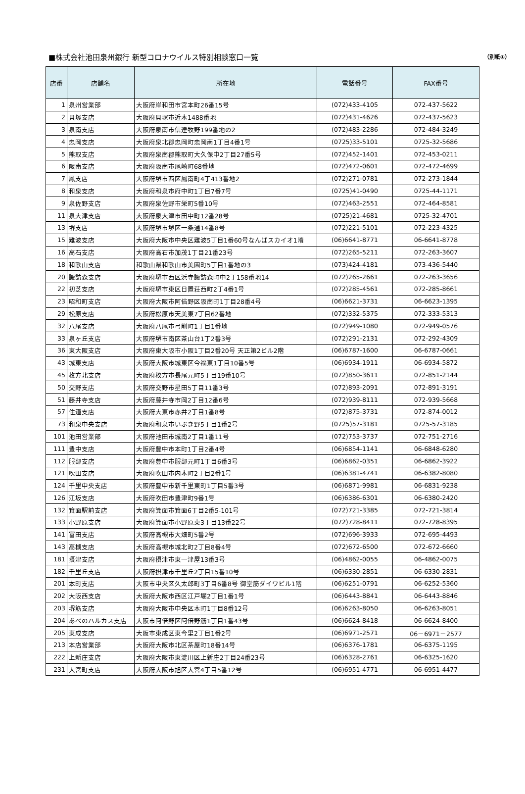■株式会社池田泉州銀行 新型コロナウイルス特別相談窓口一覧 （別紙①）
| 店番 | 店舗名 | 所在地 | 電話番号 | FAX番号 |
| --- | --- | --- | --- | --- |
| 1 | 泉州営業部 | 大阪府岸和田市宮本町26番15号 | (072)433-4105 | 072-437-5622 |
| 2 | 貝塚支店 | 大阪府貝塚市近木1488番地 | (072)431-4626 | 072-437-5623 |
| 3 | 泉南支店 | 大阪府泉南市信達牧野199番地の2 | (072)483-2286 | 072-484-3249 |
| 4 | 忠岡支店 | 大阪府泉北郡忠岡町忠岡南1丁目4番1号 | (0725)33-5101 | 0725-32-5686 |
| 5 | 熊取支店 | 大阪府泉南郡熊取町大久保中2丁目27番5号 | (072)452-1401 | 072-453-0211 |
| 6 | 阪南支店 | 大阪府阪南市尾崎町68番地 | (072)472-0601 | 072-472-4699 |
| 7 | 鳳支店 | 大阪府堺市西区鳳南町4丁413番地2 | (072)271-0781 | 072-273-1844 |
| 8 | 和泉支店 | 大阪府和泉市府中町1丁目7番7号 | (0725)41-0490 | 0725-44-1171 |
| 9 | 泉佐野支店 | 大阪府泉佐野市栄町5番10号 | (072)463-2551 | 072-464-8581 |
| 11 | 泉大津支店 | 大阪府泉大津市田中町12番28号 | (0725)21-4681 | 0725-32-4701 |
| 13 | 堺支店 | 大阪府堺市堺区一条通14番8号 | (072)221-5101 | 072-223-4325 |
| 15 | 難波支店 | 大阪府大阪市中央区難波5丁目1番60号なんばスカイオ1階 | (06)6641-8771 | 06-6641-8778 |
| 16 | 高石支店 | 大阪府高石市加茂1丁目21番23号 | (072)265-5211 | 072-263-3607 |
| 18 | 和歌山支店 | 和歌山県和歌山市美園町5丁目1番地の3 | (073)424-4181 | 073-436-5440 |
| 20 | 諏訪森支店 | 大阪府堺市西区浜寺諏訪森町中2丁158番地14 | (072)265-2661 | 072-263-3656 |
| 22 | 初芝支店 | 大阪府堺市東区日置荘西町2丁4番1号 | (072)285-4561 | 072-285-8661 |
| 23 | 昭和町支店 | 大阪府大阪市阿倍野区阪南町1丁目28番4号 | (06)6621-3731 | 06-6623-1395 |
| 29 | 松原支店 | 大阪府松原市天美東7丁目62番地 | (072)332-5375 | 072-333-5313 |
| 32 | 八尾支店 | 大阪府八尾市弓削町1丁目1番地 | (072)949-1080 | 072-949-0576 |
| 33 | 泉ヶ丘支店 | 大阪府堺市南区茶山台1丁2番3号 | (072)291-2131 | 072-292-4309 |
| 36 | 東大阪支店 | 大阪府東大阪市小阪1丁目2番20号 天正第2ビル2階 | (06)6787-1600 | 06-6787-0661 |
| 43 | 城東支店 | 大阪府大阪市城東区今福東1丁目10番5号 | (06)6934-1911 | 06-6934-5872 |
| 45 | 枚方北支店 | 大阪府枚方市長尾元町5丁目19番10号 | (072)850-3611 | 072-851-2144 |
| 50 | 交野支店 | 大阪府交野市星田5丁目11番3号 | (072)893-2091 | 072-891-3191 |
| 51 | 藤井寺支店 | 大阪府藤井寺市岡2丁目12番6号 | (072)939-8111 | 072-939-5668 |
| 57 | 住道支店 | 大阪府大東市赤井2丁目1番8号 | (072)875-3731 | 072-874-0012 |
| 73 | 和泉中央支店 | 大阪府和泉市いぶき野5丁目1番2号 | (0725)57-3181 | 0725-57-3185 |
| 101 | 池田営業部 | 大阪府池田市城南2丁目1番11号 | (072)753-3737 | 072-751-2716 |
| 111 | 豊中支店 | 大阪府豊中市本町1丁目2番4号 | (06)6854-1141 | 06-6848-6280 |
| 112 | 服部支店 | 大阪府豊中市服部元町1丁目6番3号 | (06)6862-0351 | 06-6862-3922 |
| 121 | 吹田支店 | 大阪府吹田市内本町2丁目2番1号 | (06)6381-4741 | 06-6382-8080 |
| 124 | 千里中央支店 | 大阪府豊中市新千里東町1丁目5番3号 | (06)6871-9981 | 06-6831-9238 |
| 126 | 江坂支店 | 大阪府吹田市豊津町9番1号 | (06)6386-6301 | 06-6380-2420 |
| 132 | 箕面駅前支店 | 大阪府箕面市箕面6丁目2番5-101号 | (072)721-3385 | 072-721-3814 |
| 133 | 小野原支店 | 大阪府箕面市小野原東3丁目13番22号 | (072)728-8411 | 072-728-8395 |
| 141 | 富田支店 | 大阪府高槻市大畑町5番2号 | (072)696-3933 | 072-695-4493 |
| 143 | 高槻支店 | 大阪府高槻市城北町2丁目8番4号 | (072)672-6500 | 072-672-6660 |
| 181 | 摂津支店 | 大阪府摂津市東一津屋13番3号 | (06)4862-0055 | 06-4862-0075 |
| 182 | 千里丘支店 | 大阪府摂津市千里丘2丁目15番10号 | (06)6330-2851 | 06-6330-2831 |
| 201 | 本町支店 | 大阪市中央区久太郎町3丁目6番8号 御堂筋ダイワビル1階 | (06)6251-0791 | 06-6252-5360 |
| 202 | 大阪西支店 | 大阪府大阪市西区江戸堀2丁目1番1号 | (06)6443-8841 | 06-6443-8846 |
| 203 | 堺筋支店 | 大阪府大阪市中央区本町1丁目8番12号 | (06)6263-8050 | 06-6263-8051 |
| 204 | あべのハルカス支店 | 大阪市阿倍野区阿倍野筋1丁目1番43号 | (06)6624-8418 | 06-6624-8400 |
| 205 | 東成支店 | 大阪市東成区東今里2丁目1番2号 | (06)6971-2571 | 06－6971－2577 |
| 213 | 本店営業部 | 大阪府大阪市北区茶屋町18番14号 | (06)6376-1781 | 06-6375-1195 |
| 222 | 上新庄支店 | 大阪府大阪市東淀川区上新庄2丁目24番23号 | (06)6328-2761 | 06-6325-1620 |
| 231 | 大宮町支店 | 大阪府大阪市旭区大宮4丁目5番12号 | (06)6951-4771 | 06-6951-4477 |